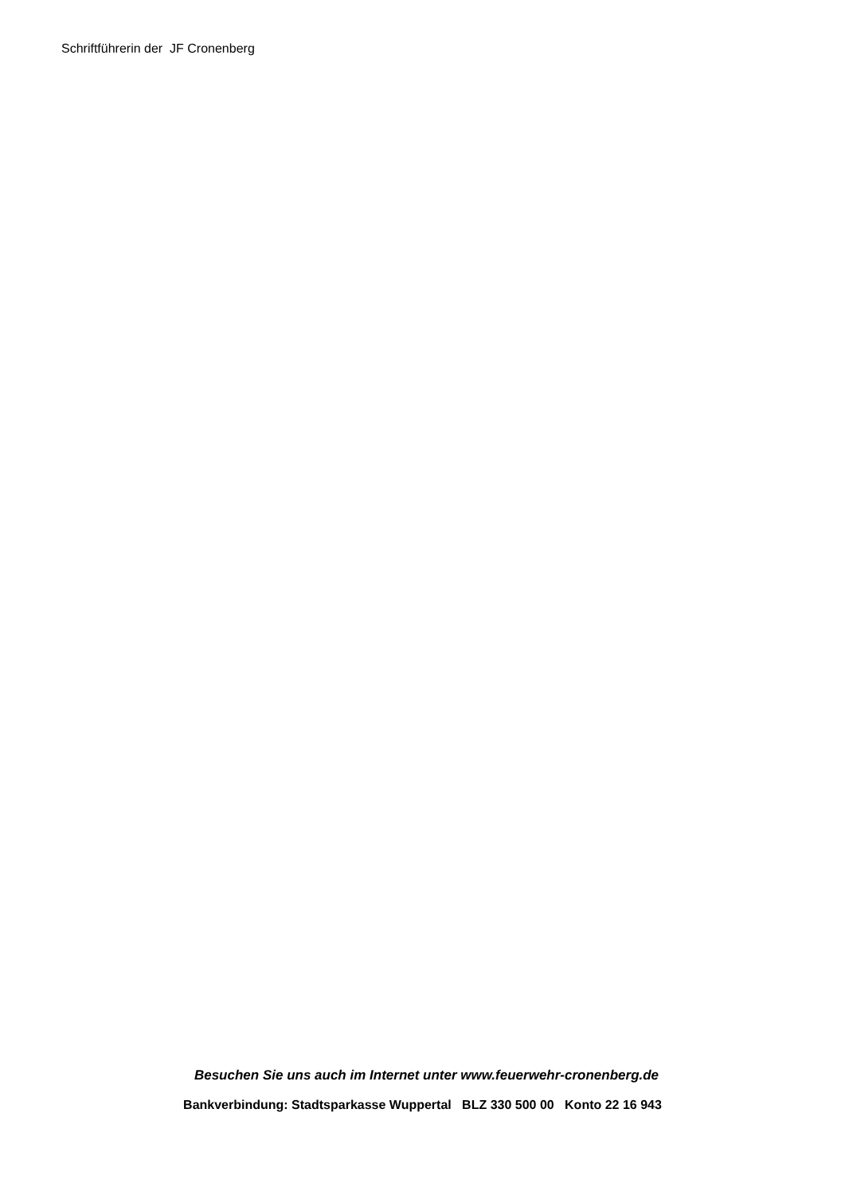Schriftführerin der JF Cronenberg
Besuchen Sie uns auch im Internet unter www.feuerwehr-cronenberg.de
Bankverbindung: Stadtsparkasse Wuppertal BLZ 330 500 00 Konto 22 16 943